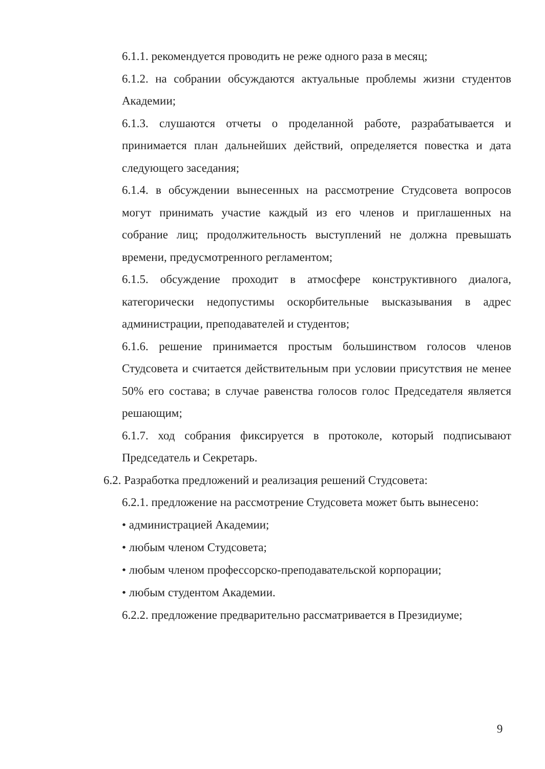6.1.1. рекомендуется проводить не реже одного раза в месяц;
6.1.2. на собрании обсуждаются актуальные проблемы жизни студентов Академии;
6.1.3. слушаются отчеты о проделанной работе, разрабатывается и принимается план дальнейших действий, определяется повестка и дата следующего заседания;
6.1.4. в обсуждении вынесенных на рассмотрение Студсовета вопросов могут принимать участие каждый из его членов и приглашенных на собрание лиц; продолжительность выступлений не должна превышать времени, предусмотренного регламентом;
6.1.5. обсуждение проходит в атмосфере конструктивного диалога, категорически недопустимы оскорбительные высказывания в адрес администрации, преподавателей и студентов;
6.1.6. решение принимается простым большинством голосов членов Студсовета и считается действительным при условии присутствия не менее 50% его состава; в случае равенства голосов голос Председателя является решающим;
6.1.7. ход собрания фиксируется в протоколе, который подписывают Председатель и Секретарь.
6.2. Разработка предложений и реализация решений Студсовета:
6.2.1. предложение на рассмотрение Студсовета может быть вынесено:
• администрацией Академии;
• любым членом Студсовета;
• любым членом профессорско-преподавательской корпорации;
• любым студентом Академии.
6.2.2. предложение предварительно рассматривается в Президиуме;
9